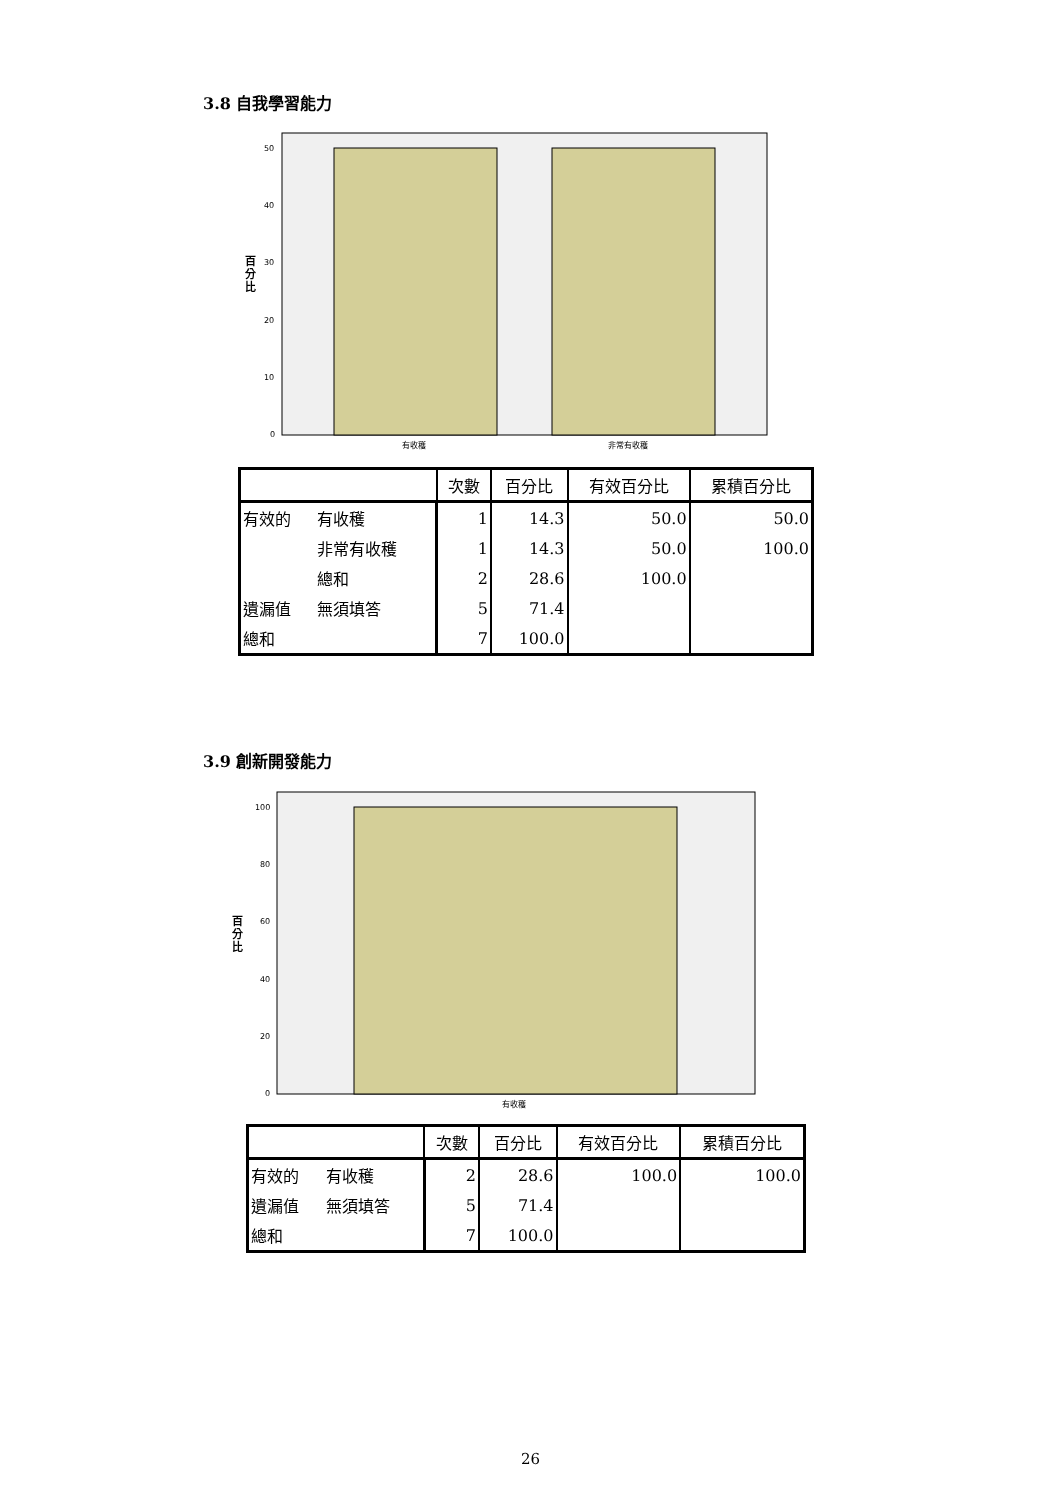3.8 自我學習能力
50
40
30
20
10
0
百
分
比
有收穫
非常有收穫
| | | 次數 | 百分比 | 有效百分比 | 累積百分比 |
| --- | --- | --- | --- | --- | --- |
| 有效的 | 有收穫 | 1 | 14.3 | 50.0 | 50.0 |
| | 非常有收穫 | 1 | 14.3 | 50.0 | 100.0 |
| | 總和 | 2 | 28.6 | 100.0 | |
| 遺漏值 | 無須填答 | 5 | 71.4 | | |
| 總和 | | 7 | 100.0 | | |
3.9 創新開發能力
100
80
60
40
20
0
百
分
比
有收穫
| | | 次數 | 百分比 | 有效百分比 | 累積百分比 |
| --- | --- | --- | --- | --- | --- |
| 有效的 | 有收穫 | 2 | 28.6 | 100.0 | 100.0 |
| 遺漏值 | 無須填答 | 5 | 71.4 | | |
| 總和 | | 7 | 100.0 | | |
26